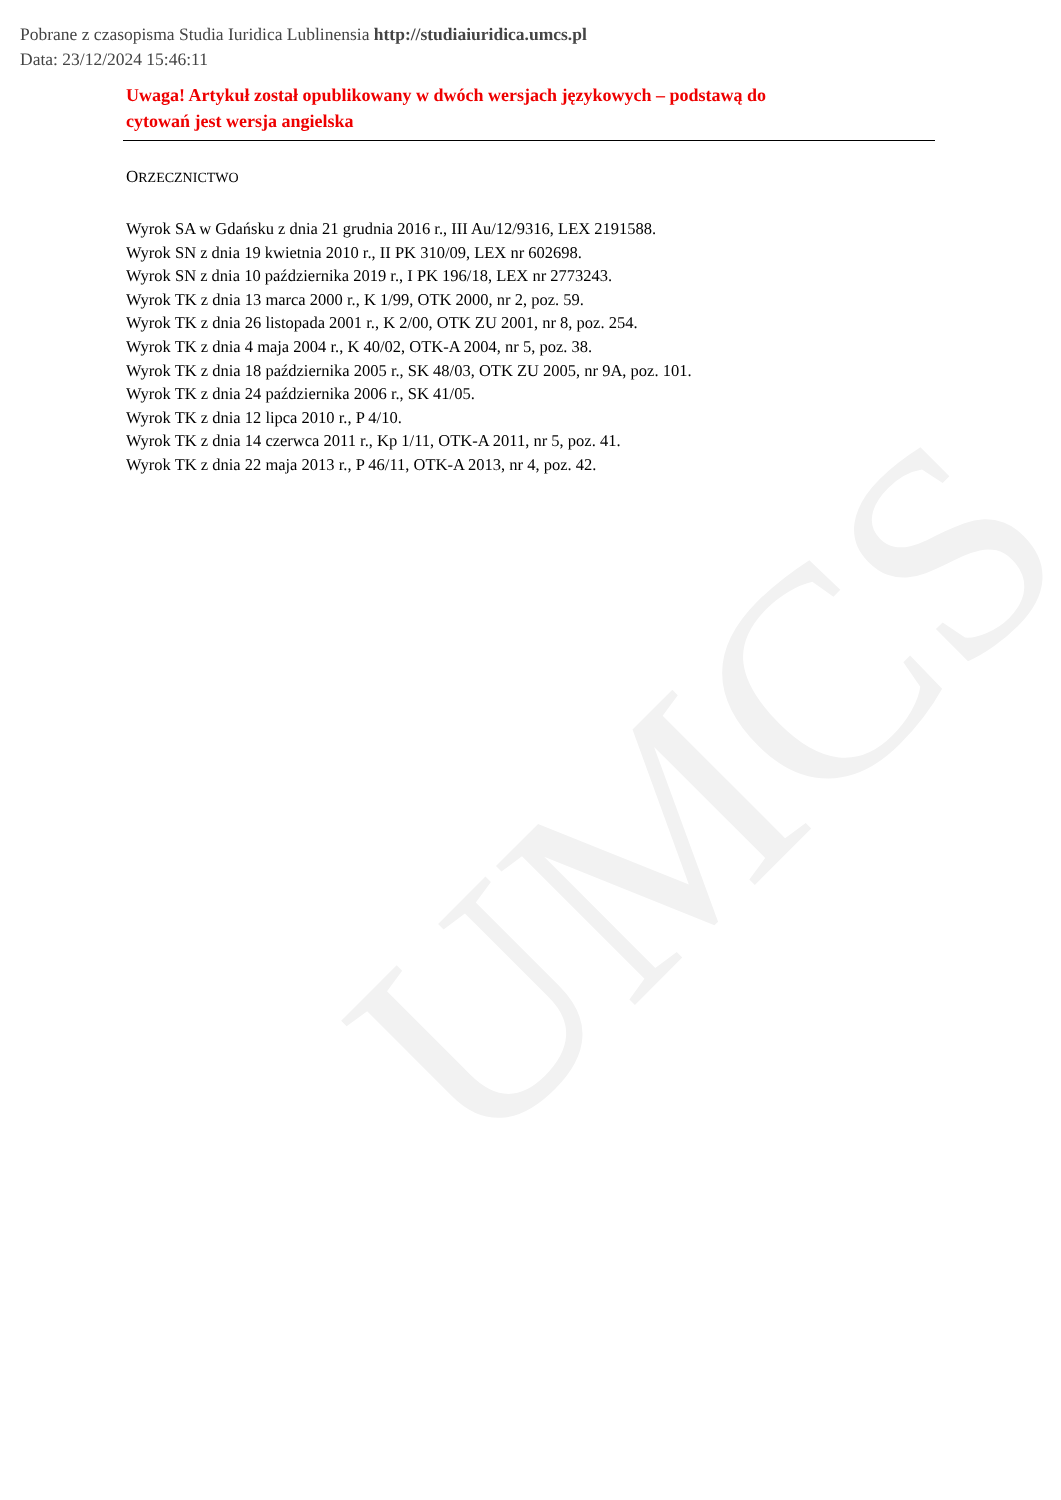UMCS
Pobrane z czasopisma Studia Iuridica Lublinensia http://studiaiuridica.umcs.pl
Data: 23/12/2024 15:46:11
Uwaga! Artykuł został opublikowany w dwóch wersjach językowych – podstawą do cytowań jest wersja angielska
ORZECZNICTWO
Wyrok SA w Gdańsku z dnia 21 grudnia 2016 r., III Au/12/9316, LEX 2191588.
Wyrok SN z dnia 19 kwietnia 2010 r., II PK 310/09, LEX nr 602698.
Wyrok SN z dnia 10 października 2019 r., I PK 196/18, LEX nr 2773243.
Wyrok TK z dnia 13 marca 2000 r., K 1/99, OTK 2000, nr 2, poz. 59.
Wyrok TK z dnia 26 listopada 2001 r., K 2/00, OTK ZU 2001, nr 8, poz. 254.
Wyrok TK z dnia 4 maja 2004 r., K 40/02, OTK-A 2004, nr 5, poz. 38.
Wyrok TK z dnia 18 października 2005 r., SK 48/03, OTK ZU 2005, nr 9A, poz. 101.
Wyrok TK z dnia 24 października 2006 r., SK 41/05.
Wyrok TK z dnia 12 lipca 2010 r., P 4/10.
Wyrok TK z dnia 14 czerwca 2011 r., Kp 1/11, OTK-A 2011, nr 5, poz. 41.
Wyrok TK z dnia 22 maja 2013 r., P 46/11, OTK-A 2013, nr 4, poz. 42.